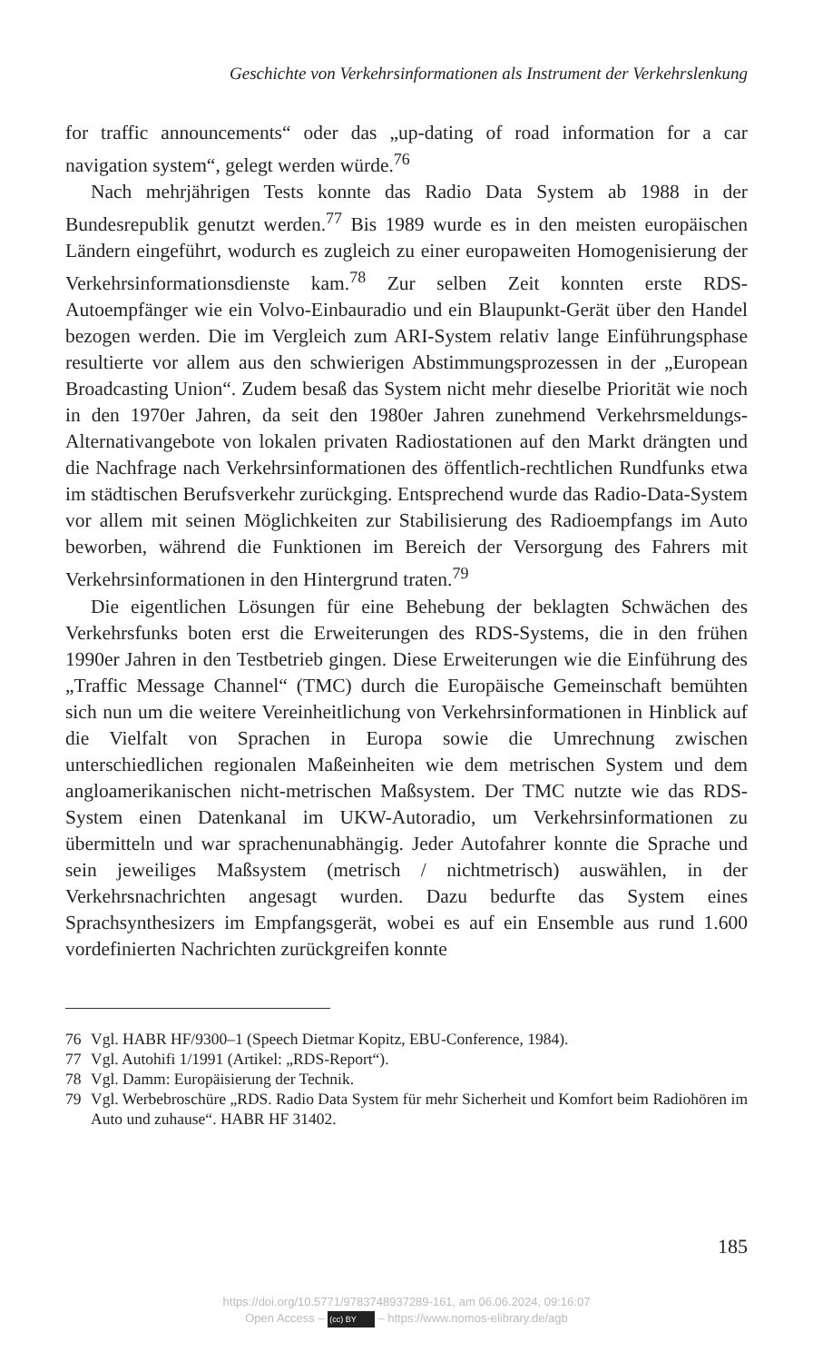Geschichte von Verkehrsinformationen als Instrument der Verkehrslenkung
for traffic announcements“ oder das „up-dating of road information for a car navigation system“, gelegt werden würde.<sup>76</sup>
Nach mehrjährigen Tests konnte das Radio Data System ab 1988 in der Bundesrepublik genutzt werden.<sup>77</sup> Bis 1989 wurde es in den meisten europäischen Ländern eingeführt, wodurch es zugleich zu einer europaweiten Homogenisierung der Verkehrsinformationsdienste kam.<sup>78</sup> Zur selben Zeit konnten erste RDS-Autoempfänger wie ein Volvo-Einbauradio und ein Blaupunkt-Gerät über den Handel bezogen werden. Die im Vergleich zum ARI-System relativ lange Einführungsphase resultierte vor allem aus den schwierigen Abstimmungsprozessen in der „European Broadcasting Union“. Zudem besaß das System nicht mehr dieselbe Priorität wie noch in den 1970er Jahren, da seit den 1980er Jahren zunehmend Verkehrsmeldungs-Alternativangebote von lokalen privaten Radiostationen auf den Markt drängten und die Nachfrage nach Verkehrsinformationen des öffentlich-rechtlichen Rundfunks etwa im städtischen Berufsverkehr zurückging. Entsprechend wurde das Radio-Data-System vor allem mit seinen Möglichkeiten zur Stabilisierung des Radioempfangs im Auto beworben, während die Funktionen im Bereich der Versorgung des Fahrers mit Verkehrsinformationen in den Hintergrund traten.<sup>79</sup>
Die eigentlichen Lösungen für eine Behebung der beklagten Schwächen des Verkehrsfunks boten erst die Erweiterungen des RDS-Systems, die in den frühen 1990er Jahren in den Testbetrieb gingen. Diese Erweiterungen wie die Einführung des „Traffic Message Channel“ (TMC) durch die Europäische Gemeinschaft bemühten sich nun um die weitere Vereinheitlichung von Verkehrsinformationen in Hinblick auf die Vielfalt von Sprachen in Europa sowie die Umrechnung zwischen unterschiedlichen regionalen Maßeinheiten wie dem metrischen System und dem angloamerikanischen nicht-metrischen Maßsystem. Der TMC nutzte wie das RDS-System einen Datenkanal im UKW-Autoradio, um Verkehrsinformationen zu übermitteln und war sprachenunabhängig. Jeder Autofahrer konnte die Sprache und sein jeweiliges Maßsystem (metrisch / nichtmetrisch) auswählen, in der Verkehrsnachrichten angesagt wurden. Dazu bedurfte das System eines Sprachsynthesizers im Empfangsgerät, wobei es auf ein Ensemble aus rund 1.600 vordefinierten Nachrichten zurückgreifen konnte
76 Vgl. HABR HF/9300–1 (Speech Dietmar Kopitz, EBU-Conference, 1984).
77 Vgl. Autohifi 1/1991 (Artikel: „RDS-Report“).
78 Vgl. Damm: Europäisierung der Technik.
79 Vgl. Werbebroschüre „RDS. Radio Data System für mehr Sicherheit und Komfort beim Radiohören im Auto und zuhause“. HABR HF 31402.
185
https://doi.org/10.5771/9783748937289-161, am 06.06.2024, 09:16:07
Open Access – (cc) BY – https://www.nomos-elibrary.de/agb